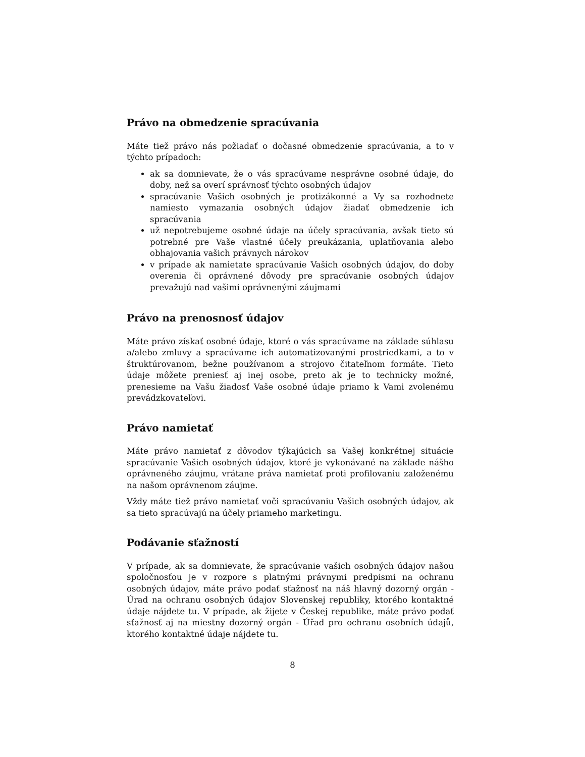Právo na obmedzenie spracúvania
Máte tiež právo nás požiadať o dočasné obmedzenie spracúvania, a to v týchto prípadoch:
ak sa domnievate, že o vás spracúvame nesprávne osobné údaje, do doby, než sa overí správnosť týchto osobných údajov
spracúvanie Vašich osobných je protizákonné a Vy sa rozhodnete namiesto vymazania osobných údajov žiadať obmedzenie ich spracúvania
už nepotrebujeme osobné údaje na účely spracúvania, avšak tieto sú potrebné pre Vaše vlastné účely preukázania, uplatňovania alebo obhajovania vašich právnych nárokov
v prípade ak namietate spracúvanie Vašich osobných údajov, do doby overenia či oprávnené dôvody pre spracúvanie osobných údajov prevažujú nad vašimi oprávnenými záujmami
Právo na prenosnosť údajov
Máte právo získať osobné údaje, ktoré o vás spracúvame na základe súhlasu a/alebo zmluvy a spracúvame ich automatizovanými prostriedkami, a to v štruktúrovanom, bežne používanom a strojovo čitateľnom formáte. Tieto údaje môžete preniesť aj inej osobe, preto ak je to technicky možné, prenesieme na Vašu žiadosť Vaše osobné údaje priamo k Vami zvolenému prevádzkovateľovi.
Právo namietať
Máte právo namietať z dôvodov týkajúcich sa Vašej konkrétnej situácie spracúvanie Vašich osobných údajov, ktoré je vykonávané na základe nášho oprávneného záujmu, vrátane práva namietať proti profilovaniu založenému na našom oprávnenom záujme.
Vždy máte tiež právo namietať voči spracúvaniu Vašich osobných údajov, ak sa tieto spracúvajú na účely priameho marketingu.
Podávanie sťažností
V prípade, ak sa domnievate, že spracúvanie vašich osobných údajov našou spoločnosťou je v rozpore s platnými právnymi predpismi na ochranu osobných údajov, máte právo podať sťažnosť na náš hlavný dozorný orgán - Úrad na ochranu osobných údajov Slovenskej republiky, ktorého kontaktné údaje nájdete tu. V prípade, ak žijete v Českej republike, máte právo podať sťažnosť aj na miestny dozorný orgán - Úřad pro ochranu osobních údajů, ktorého kontaktné údaje nájdete tu.
8